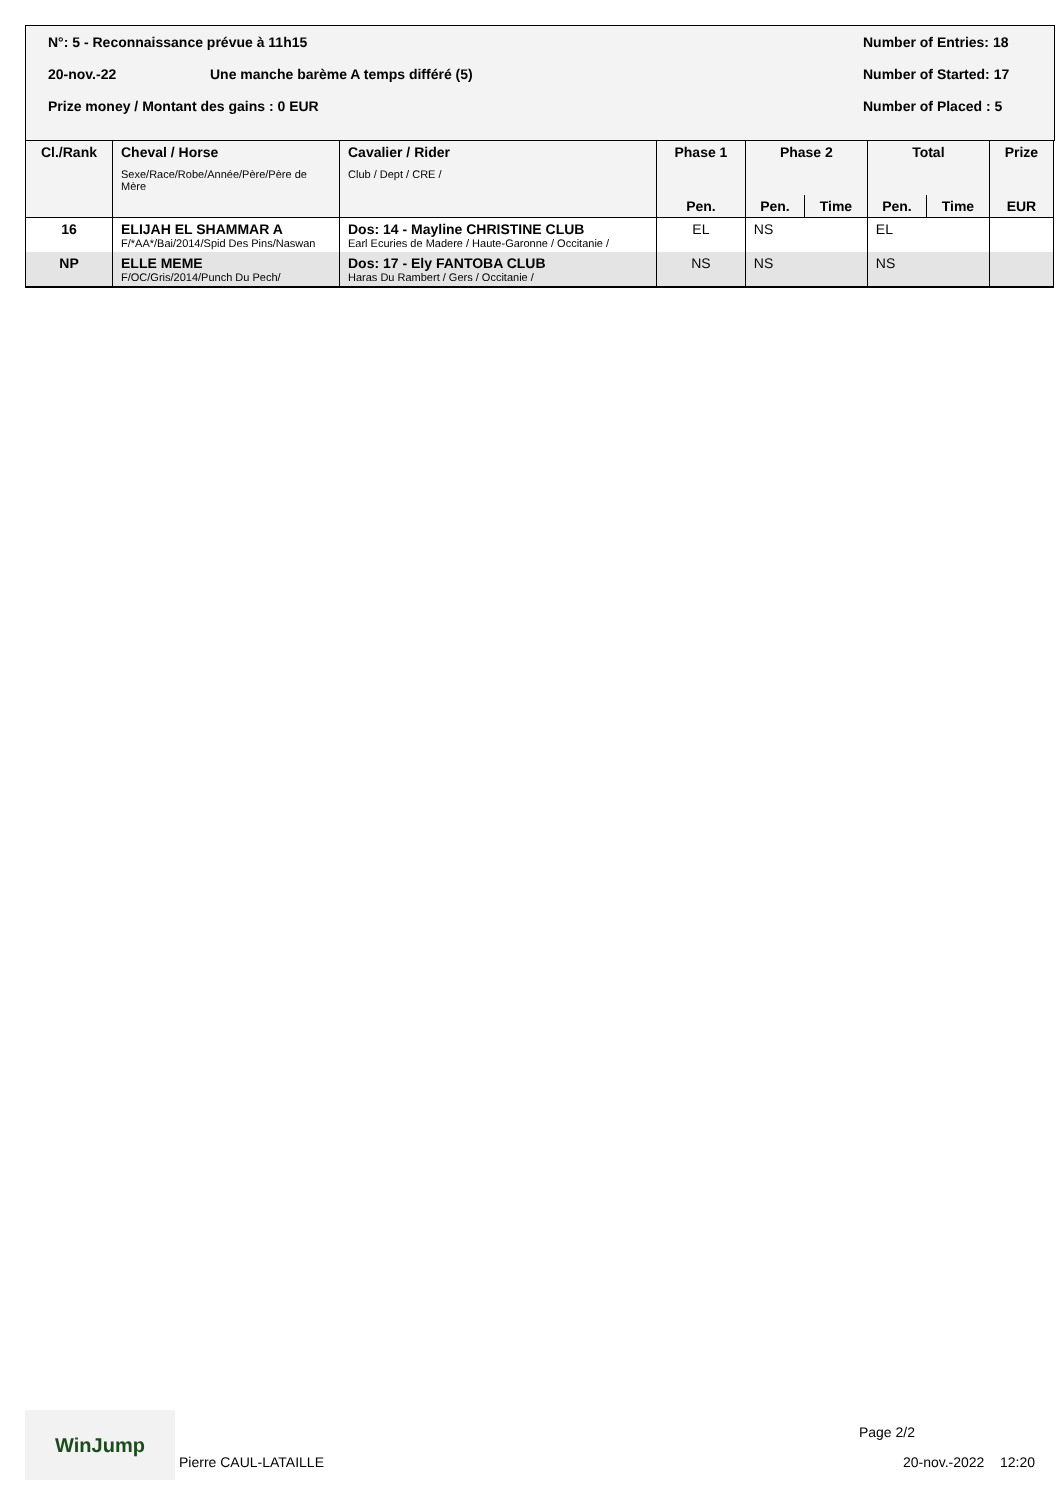N°: 5 - Reconnaissance prévue à 11h15 Number of Entries: 18
20-nov.-22 Une manche barème A temps différé (5) Number of Started: 17
Prize money / Montant des gains : 0 EUR Number of Placed : 5
| Cl./Rank | Cheval / Horse Sexe/Race/Robe/Année/Père/Père de Mère | Cavalier / Rider Club / Dept / CRE / | Phase 1 | Phase 2 | | Total | | Prize |
| --- | --- | --- | --- | --- | --- | --- | --- | --- |
| | | | Pen. | Pen. | Time | Pen. | Time | EUR |
| 16 | ELIJAH EL SHAMMAR A F/*AA*/Bai/2014/Spid Des Pins/Naswan | Dos: 14 - Mayline CHRISTINE CLUB Earl Ecuries de Madere / Haute-Garonne / Occitanie / | EL | NS | | EL | | |
| NP | ELLE MEME F/OC/Gris/2014/Punch Du Pech/ | Dos: 17 - Ely FANTOBA CLUB Haras Du Rambert / Gers / Occitanie / | NS | NS | | NS | | |
WinJump
Pierre CAUL-LATAILLE
Page 2/2
20-nov.-2022 12:20